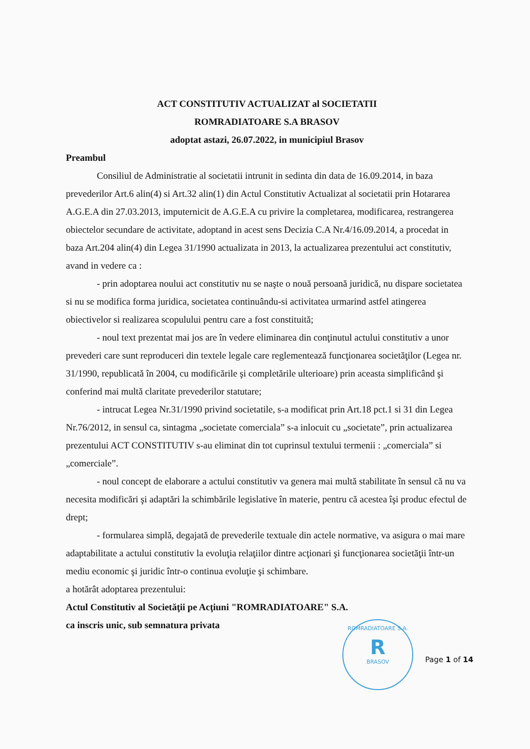ACT CONSTITUTIV ACTUALIZAT al SOCIETATII
ROMRADIATOARE S.A BRASOV
adoptat astazi, 26.07.2022, in municipiul Brasov
Preambul
Consiliul de Administratie al societatii intrunit in sedinta din data de 16.09.2014, in baza prevederilor Art.6 alin(4) si Art.32 alin(1) din Actul Constitutiv Actualizat al societatii prin Hotararea A.G.E.A din 27.03.2013, imputernicit de A.G.E.A cu privire la completarea, modificarea, restrangerea obiectelor secundare de activitate, adoptand in acest sens Decizia C.A Nr.4/16.09.2014, a procedat in baza Art.204 alin(4) din Legea 31/1990 actualizata in 2013, la actualizarea prezentului act constitutiv, avand in vedere ca :
- prin adoptarea noului act constitutiv nu se naşte o nouă persoană juridică, nu dispare societatea si nu se modifica forma juridica, societatea continuându-si activitatea urmarind astfel atingerea obiectivelor si realizarea scopulului pentru care a fost constituită;
- noul text prezentat mai jos are în vedere eliminarea din conţinutul actului constitutiv a unor prevederi care sunt reproduceri din textele legale care reglementează funcţionarea societăţilor (Legea nr. 31/1990, republicată în 2004, cu modificările şi completările ulterioare) prin aceasta simplificând şi conferind mai multă claritate prevederilor statutare;
- intrucat Legea Nr.31/1990 privind societatile, s-a modificat prin Art.18 pct.1 si 31 din Legea Nr.76/2012, in sensul ca, sintagma „societate comerciala” s-a inlocuit cu „societate”, prin actualizarea prezentului ACT CONSTITUTIV s-au eliminat din tot cuprinsul textului termenii : „comerciala” si „comerciale”.
- noul concept de elaborare a actului constitutiv va genera mai multă stabilitate în sensul că nu va necesita modificări şi adaptări la schimbările legislative în materie, pentru că acestea îşi produc efectul de drept;
- formularea simplă, degajată de prevederile textuale din actele normative, va asigura o mai mare adaptabilitate a actului constitutiv la evoluţia relaţiilor dintre acţionari şi funcţionarea societăţii într-un mediu economic şi juridic într-o continua evoluţie şi schimbare.
a hotărât adoptarea prezentului:
Actul Constitutiv al Societăţii pe Acţiuni "ROMRADIATOARE" S.A.
ca inscris unic, sub semnatura privata
ROMRADIATOARE S.A.
R
BRASOV
Page 1 of 14